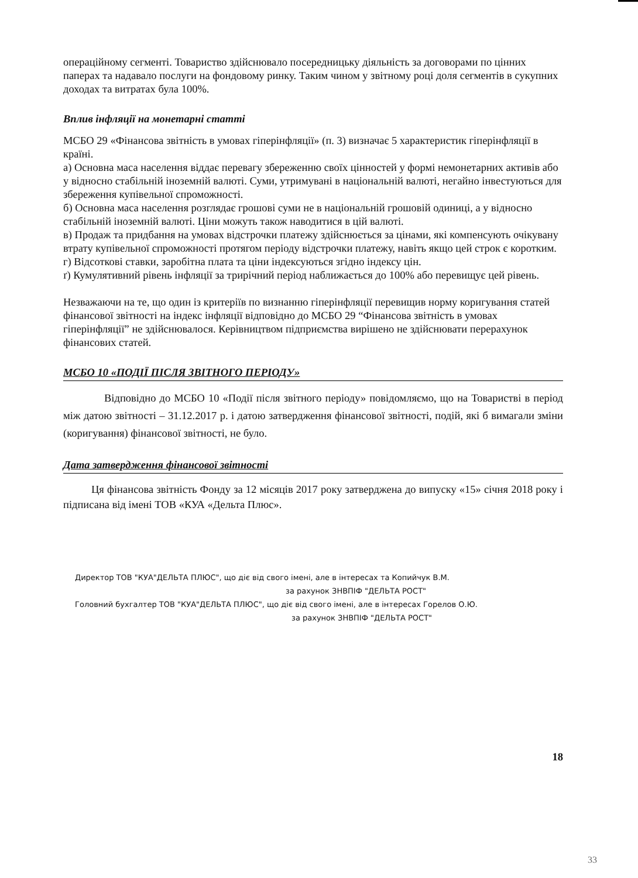операційному сегменті. Товариство здійснювало посередницьку діяльність за договорами по цінних паперах та надавало послуги на фондовому ринку. Таким чином у звітному році доля сегментів в сукупних доходах та витратах була 100%.
Вплив інфляції на монетарні статті
МСБО 29 «Фінансова звітність в умовах гіперінфляції» (п. 3) визначає 5 характеристик гіперінфляції в країні.
а) Основна маса населення віддає перевагу збереженню своїх цінностей у формі немонетарних активів або у відносно стабільній іноземній валюті. Суми, утримувані в національній валюті, негайно інвестуються для збереження купівельної спроможності.
б) Основна маса населення розглядає грошові суми не в національній грошовій одиниці, а у відносно стабільній іноземній валюті. Ціни можуть також наводитися в цій валюті.
в) Продаж та придбання на умовах відстрочки платежу здійснюється за цінами, які компенсують очікувану втрату купівельної спроможності протягом періоду відстрочки платежу, навіть якщо цей строк є коротким.
г) Відсоткові ставки, заробітна плата та ціни індексуються згідно індексу цін.
ґ) Кумулятивний рівень інфляції за трирічний період наближається до 100% або перевищує цей рівень.
Незважаючи на те, що один із критеріїв по визнанню гіперінфляції перевищив норму коригування статей фінансової звітності на індекс інфляції відповідно до МСБО 29 “Фінансова звітність в умовах гіперінфляції” не здійснювалося. Керівництвом підприємства вирішено не здійснювати перерахунок фінансових статей.
МСБО 10 «ПОДІЇ ПІСЛЯ ЗВІТНОГО ПЕРІОДУ»
Відповідно до МСБО 10 «Події після звітного періоду» повідомляємо, що на Товаристві в період між датою звітності – 31.12.2017 р. і датою затвердження фінансової звітності, подій, які б вимагали зміни (коригування) фінансової звітності, не було.
Дата затвердження фінансової звітності
Ця фінансова звітність Фонду за 12 місяців 2017 року затверджена до випуску «15» січня 2018 року і підписана від імені ТОВ «КУА «Дельта Плюс».
Директор ТОВ "КУА"ДЕЛЬТА ПЛЮС", що діє від свого імені, але в інтересах та Копийчук В.М.
за рахунок ЗНВПІФ "ДЕЛЬТА РОСТ"
Головний бухгалтер ТОВ "КУА"ДЕЛЬТА ПЛЮС", що діє від свого імені, але в інтересах Горелов О.Ю.
за рахунок ЗНВПІФ "ДЕЛЬТА РОСТ"
18
33